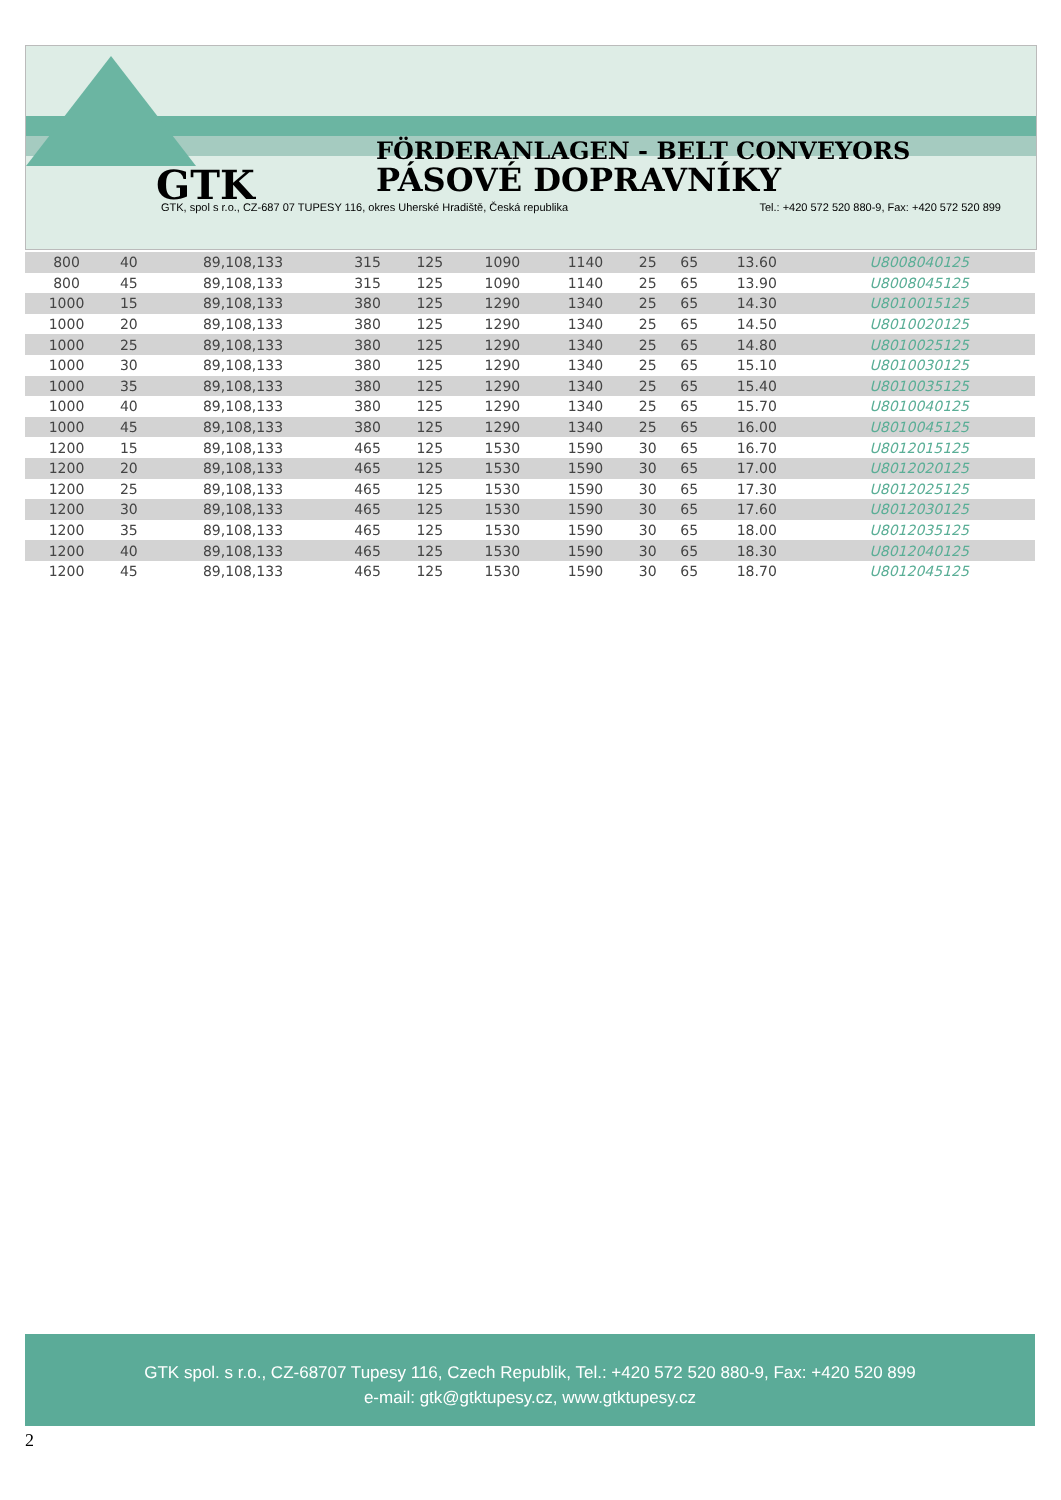FÖRDERANLAGEN - BELT CONVEYORS
GTK PÁSOVÉ DOPRAVNÍKY
GTK, spol s r.o., CZ-687 07 TUPESY 116, okres Uherské Hradiště, Česká republika Tel.: +420 572 520 880-9, Fax: +420 572 520 899
| 800 | 40 | 89,108,133 | 315 | 125 | 1090 | 1140 | 25 | 65 | 13.60 | U8008040125 |
| 800 | 45 | 89,108,133 | 315 | 125 | 1090 | 1140 | 25 | 65 | 13.90 | U8008045125 |
| 1000 | 15 | 89,108,133 | 380 | 125 | 1290 | 1340 | 25 | 65 | 14.30 | U8010015125 |
| 1000 | 20 | 89,108,133 | 380 | 125 | 1290 | 1340 | 25 | 65 | 14.50 | U8010020125 |
| 1000 | 25 | 89,108,133 | 380 | 125 | 1290 | 1340 | 25 | 65 | 14.80 | U8010025125 |
| 1000 | 30 | 89,108,133 | 380 | 125 | 1290 | 1340 | 25 | 65 | 15.10 | U8010030125 |
| 1000 | 35 | 89,108,133 | 380 | 125 | 1290 | 1340 | 25 | 65 | 15.40 | U8010035125 |
| 1000 | 40 | 89,108,133 | 380 | 125 | 1290 | 1340 | 25 | 65 | 15.70 | U8010040125 |
| 1000 | 45 | 89,108,133 | 380 | 125 | 1290 | 1340 | 25 | 65 | 16.00 | U8010045125 |
| 1200 | 15 | 89,108,133 | 465 | 125 | 1530 | 1590 | 30 | 65 | 16.70 | U8012015125 |
| 1200 | 20 | 89,108,133 | 465 | 125 | 1530 | 1590 | 30 | 65 | 17.00 | U8012020125 |
| 1200 | 25 | 89,108,133 | 465 | 125 | 1530 | 1590 | 30 | 65 | 17.30 | U8012025125 |
| 1200 | 30 | 89,108,133 | 465 | 125 | 1530 | 1590 | 30 | 65 | 17.60 | U8012030125 |
| 1200 | 35 | 89,108,133 | 465 | 125 | 1530 | 1590 | 30 | 65 | 18.00 | U8012035125 |
| 1200 | 40 | 89,108,133 | 465 | 125 | 1530 | 1590 | 30 | 65 | 18.30 | U8012040125 |
| 1200 | 45 | 89,108,133 | 465 | 125 | 1530 | 1590 | 30 | 65 | 18.70 | U8012045125 |
GTK spol. s r.o., CZ-68707 Tupesy 116, Czech Republik, Tel.: +420 572 520 880-9, Fax: +420 520 899
e-mail: gtk@gtktupesy.cz, www.gtktupesy.cz
2